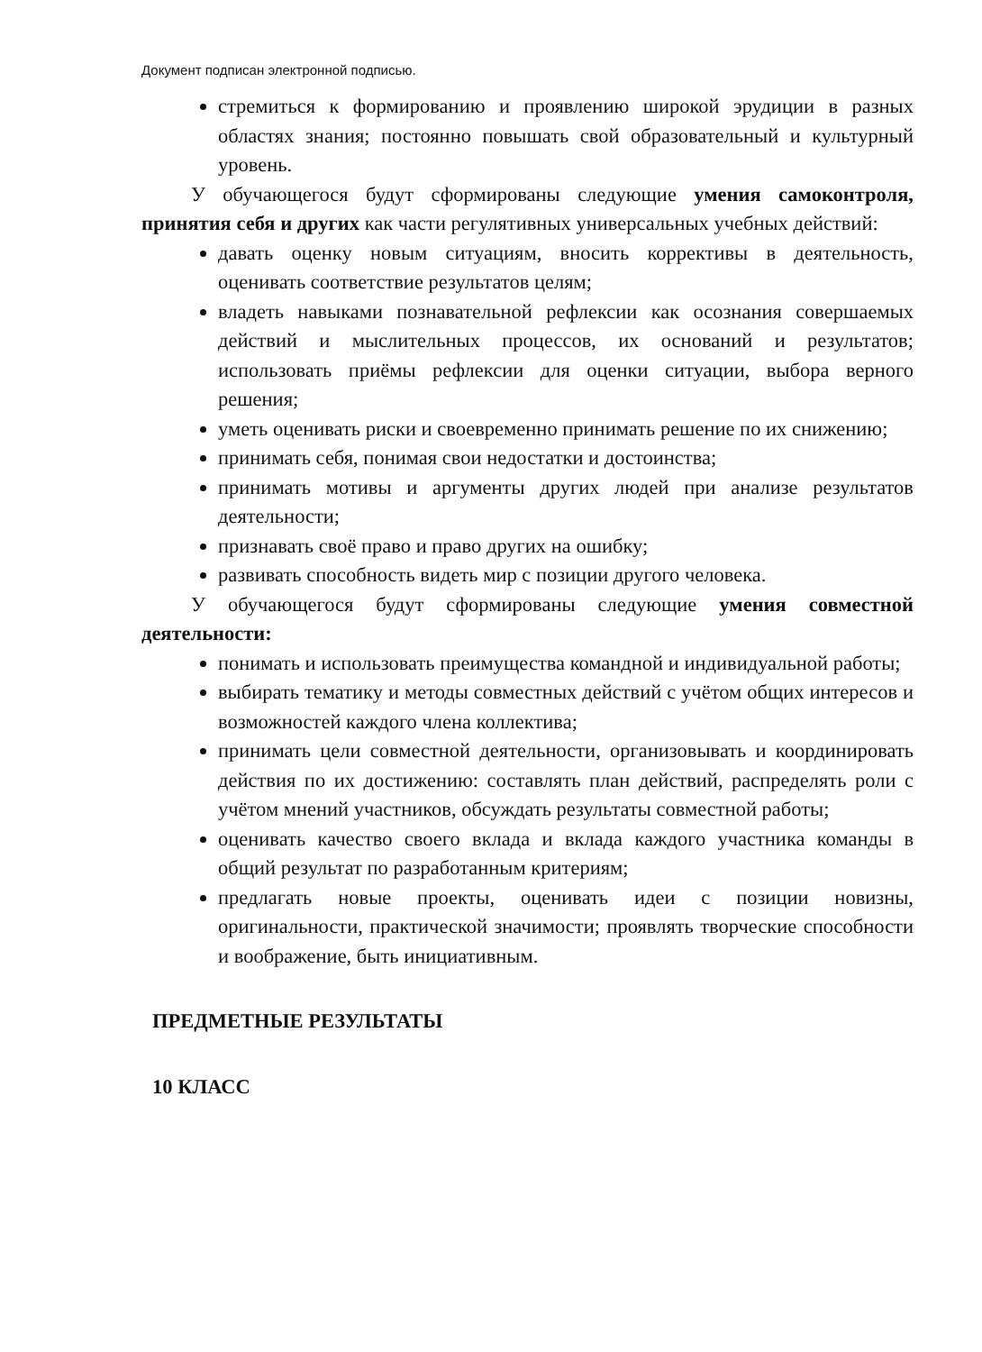Документ подписан электронной подписью.
стремиться к формированию и проявлению широкой эрудиции в разных областях знания; постоянно повышать свой образовательный и культурный уровень.
У обучающегося будут сформированы следующие умения самоконтроля, принятия себя и других как части регулятивных универсальных учебных действий:
давать оценку новым ситуациям, вносить коррективы в деятельность, оценивать соответствие результатов целям;
владеть навыками познавательной рефлексии как осознания совершаемых действий и мыслительных процессов, их оснований и результатов; использовать приёмы рефлексии для оценки ситуации, выбора верного решения;
уметь оценивать риски и своевременно принимать решение по их снижению;
принимать себя, понимая свои недостатки и достоинства;
принимать мотивы и аргументы других людей при анализе результатов деятельности;
признавать своё право и право других на ошибку;
развивать способность видеть мир с позиции другого человека.
У обучающегося будут сформированы следующие умения совместной деятельности:
понимать и использовать преимущества командной и индивидуальной работы;
выбирать тематику и методы совместных действий с учётом общих интересов и возможностей каждого члена коллектива;
принимать цели совместной деятельности, организовывать и координировать действия по их достижению: составлять план действий, распределять роли с учётом мнений участников, обсуждать результаты совместной работы;
оценивать качество своего вклада и вклада каждого участника команды в общий результат по разработанным критериям;
предлагать новые проекты, оценивать идеи с позиции новизны, оригинальности, практической значимости; проявлять творческие способности и воображение, быть инициативным.
ПРЕДМЕТНЫЕ РЕЗУЛЬТАТЫ
10 КЛАСС